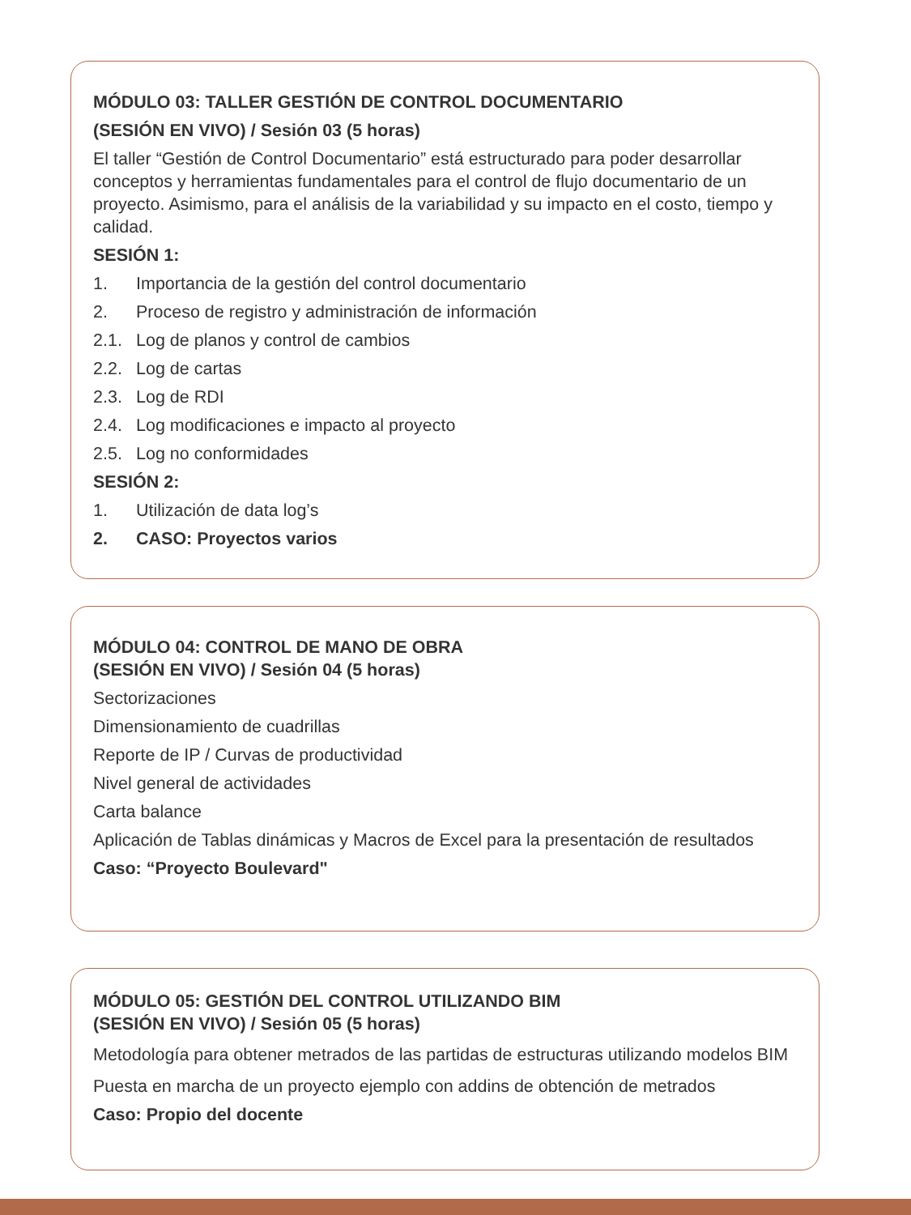MÓDULO 03: TALLER GESTIÓN DE CONTROL DOCUMENTARIO
(SESIÓN EN VIVO) / Sesión 03 (5 horas)
El taller “Gestión de Control Documentario” está estructurado para poder desarrollar conceptos y herramientas fundamentales para el control de flujo documentario de un proyecto. Asimismo, para el análisis de la variabilidad y su impacto en el costo, tiempo y calidad.
SESIÓN 1:
1. Importancia de la gestión del control documentario
2. Proceso de registro y administración de información
2.1. Log de planos y control de cambios
2.2. Log de cartas
2.3. Log de RDI
2.4. Log modificaciones e impacto al proyecto
2.5. Log no conformidades
SESIÓN 2:
1. Utilización de data log’s
2. CASO: Proyectos varios
MÓDULO 04: CONTROL DE MANO DE OBRA
(SESIÓN EN VIVO) / Sesión 04 (5 horas)
Sectorizaciones
Dimensionamiento de cuadrillas
Reporte de IP / Curvas de productividad
Nivel general de actividades
Carta balance
Aplicación de Tablas dinámicas y Macros de Excel para la presentación de resultados
Caso: “Proyecto Boulevard"
MÓDULO 05: GESTIÓN DEL CONTROL UTILIZANDO BIM
(SESIÓN EN VIVO) / Sesión 05 (5 horas)
Metodología para obtener metrados de las partidas de estructuras utilizando modelos BIM
Puesta en marcha de un proyecto ejemplo con addins de obtención de metrados
Caso: Propio del docente